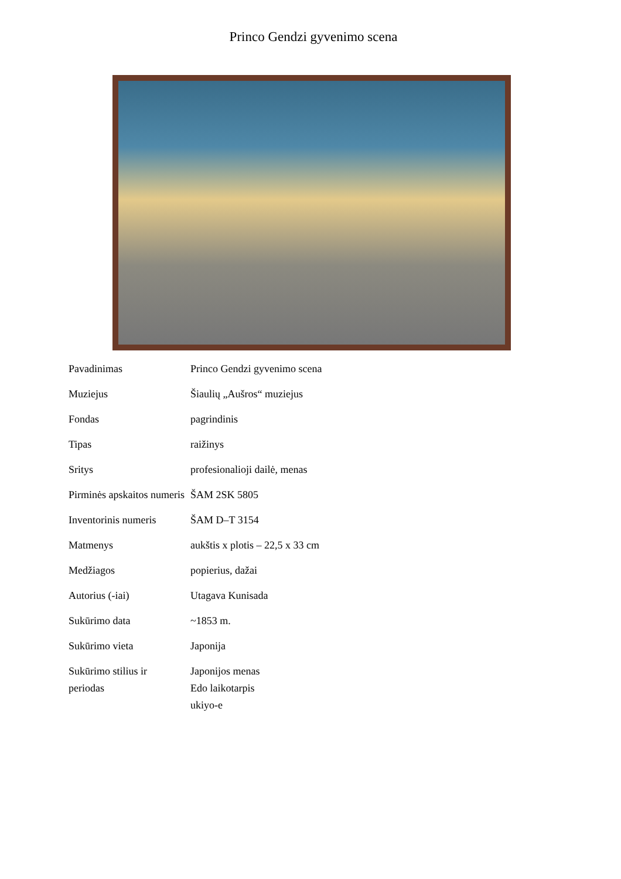Princo Gendzi gyvenimo scena
| Pavadinimas | Princo Gendzi gyvenimo scena |
| Muziejus | Šiaulių „Aušros“ muziejus |
| Fondas | pagrindinis |
| Tipas | raižinys |
| Sritys | profesionalioji dailė, menas |
| Pirminės apskaitos numeris | ŠAM 2SK 5805 |
| Inventorinis numeris | ŠAM D–T 3154 |
| Matmenys | aukštis x plotis – 22,5 x 33 cm |
| Medžiagos | popierius, dažai |
| Autorius (-iai) | Utagava Kunisada |
| Sukūrimo data | ~1853 m. |
| Sukūrimo vieta | Japonija |
| Sukūrimo stilius ir periodas | Japonijos menas Edo laikotarpis ukiyo-e |